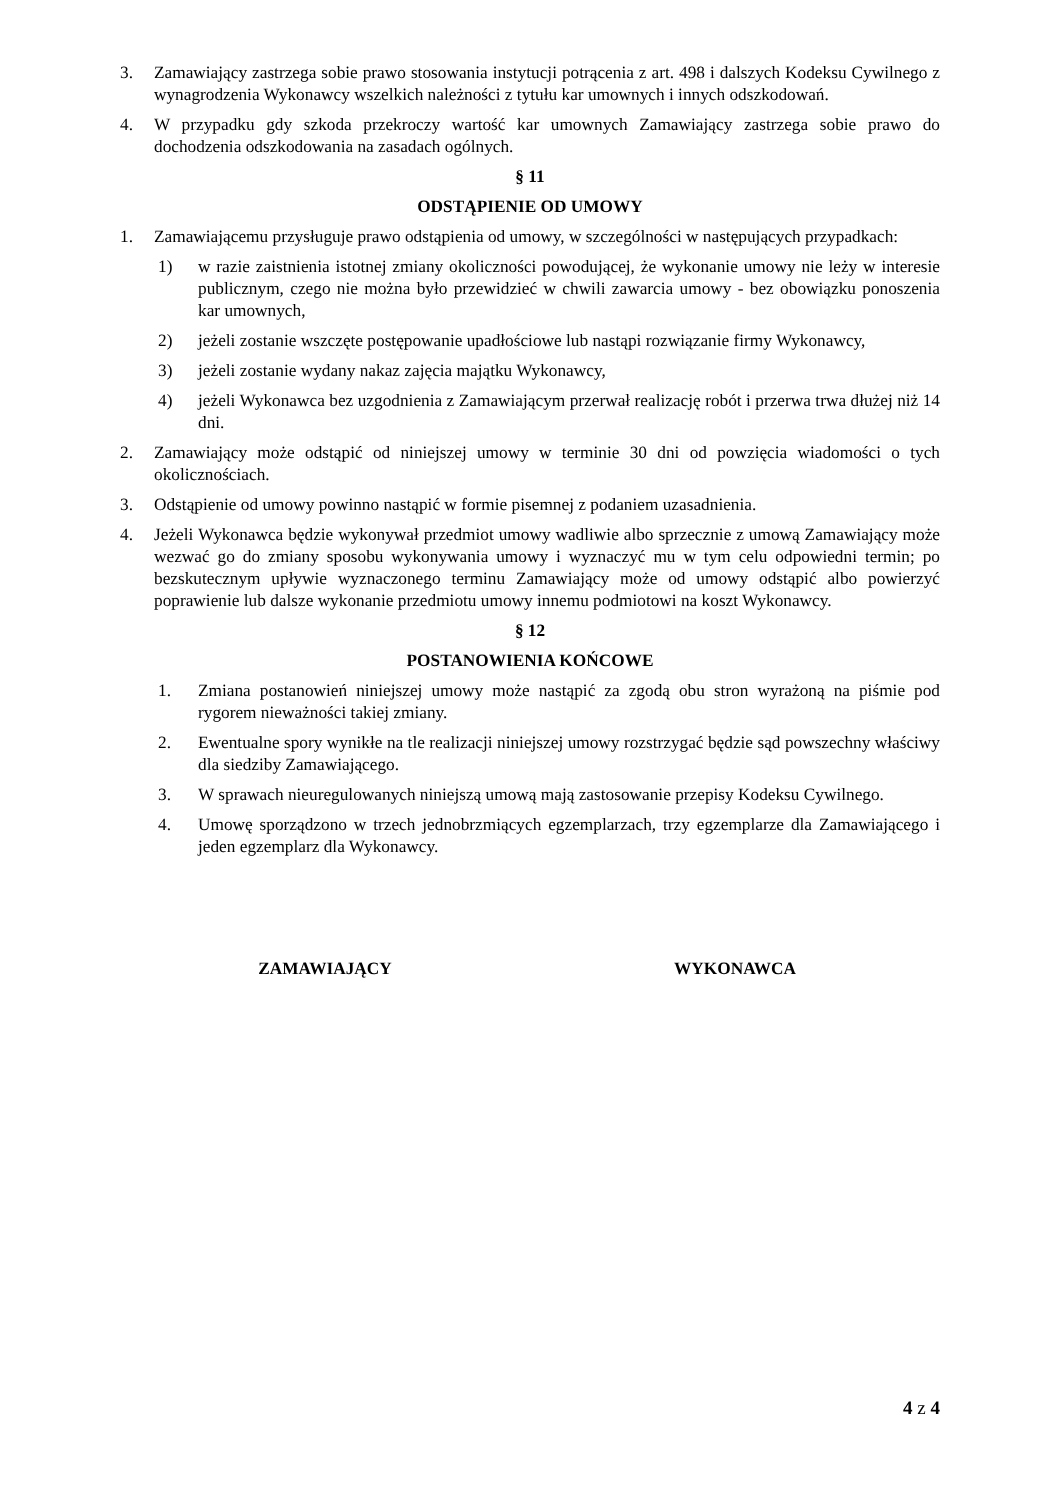3. Zamawiający zastrzega sobie prawo stosowania instytucji potrącenia z art. 498 i dalszych Kodeksu Cywilnego z wynagrodzenia Wykonawcy wszelkich należności z tytułu kar umownych i innych odszkodowań.
4. W przypadku gdy szkoda przekroczy wartość kar umownych Zamawiający zastrzega sobie prawo do dochodzenia odszkodowania na zasadach ogólnych.
§ 11
ODSTĄPIENIE OD UMOWY
1. Zamawiającemu przysługuje prawo odstąpienia od umowy, w szczególności w następujących przypadkach:
1) w razie zaistnienia istotnej zmiany okoliczności powodującej, że wykonanie umowy nie leży w interesie publicznym, czego nie można było przewidzieć w chwili zawarcia umowy - bez obowiązku ponoszenia kar umownych,
2) jeżeli zostanie wszczęte postępowanie upadłościowe lub nastąpi rozwiązanie firmy Wykonawcy,
3) jeżeli zostanie wydany nakaz zajęcia majątku Wykonawcy,
4) jeżeli Wykonawca bez uzgodnienia z Zamawiającym przerwał realizację robót i przerwa trwa dłużej niż 14 dni.
2. Zamawiający może odstąpić od niniejszej umowy w terminie 30 dni od powzięcia wiadomości o tych okolicznościach.
3. Odstąpienie od umowy powinno nastąpić w formie pisemnej z podaniem uzasadnienia.
4. Jeżeli Wykonawca będzie wykonywał przedmiot umowy wadliwie albo sprzecznie z umową Zamawiający może wezwać go do zmiany sposobu wykonywania umowy i wyznaczyć mu w tym celu odpowiedni termin; po bezskutecznym upływie wyznaczonego terminu Zamawiający może od umowy odstąpić albo powierzyć poprawienie lub dalsze wykonanie przedmiotu umowy innemu podmiotowi na koszt Wykonawcy.
§ 12
POSTANOWIENIA KOŃCOWE
1. Zmiana postanowień niniejszej umowy może nastąpić za zgodą obu stron wyrażoną na piśmie pod rygorem nieważności takiej zmiany.
2. Ewentualne spory wynikłe na tle realizacji niniejszej umowy rozstrzygać będzie sąd powszechny właściwy dla siedziby Zamawiającego.
3. W sprawach nieuregulowanych niniejszą umową mają zastosowanie przepisy Kodeksu Cywilnego.
4. Umowę sporządzono w trzech jednobrzmiących egzemplarzach, trzy egzemplarze dla Zamawiającego i jeden egzemplarz dla Wykonawcy.
ZAMAWIAJĄCY WYKONAWCA
4 z 4